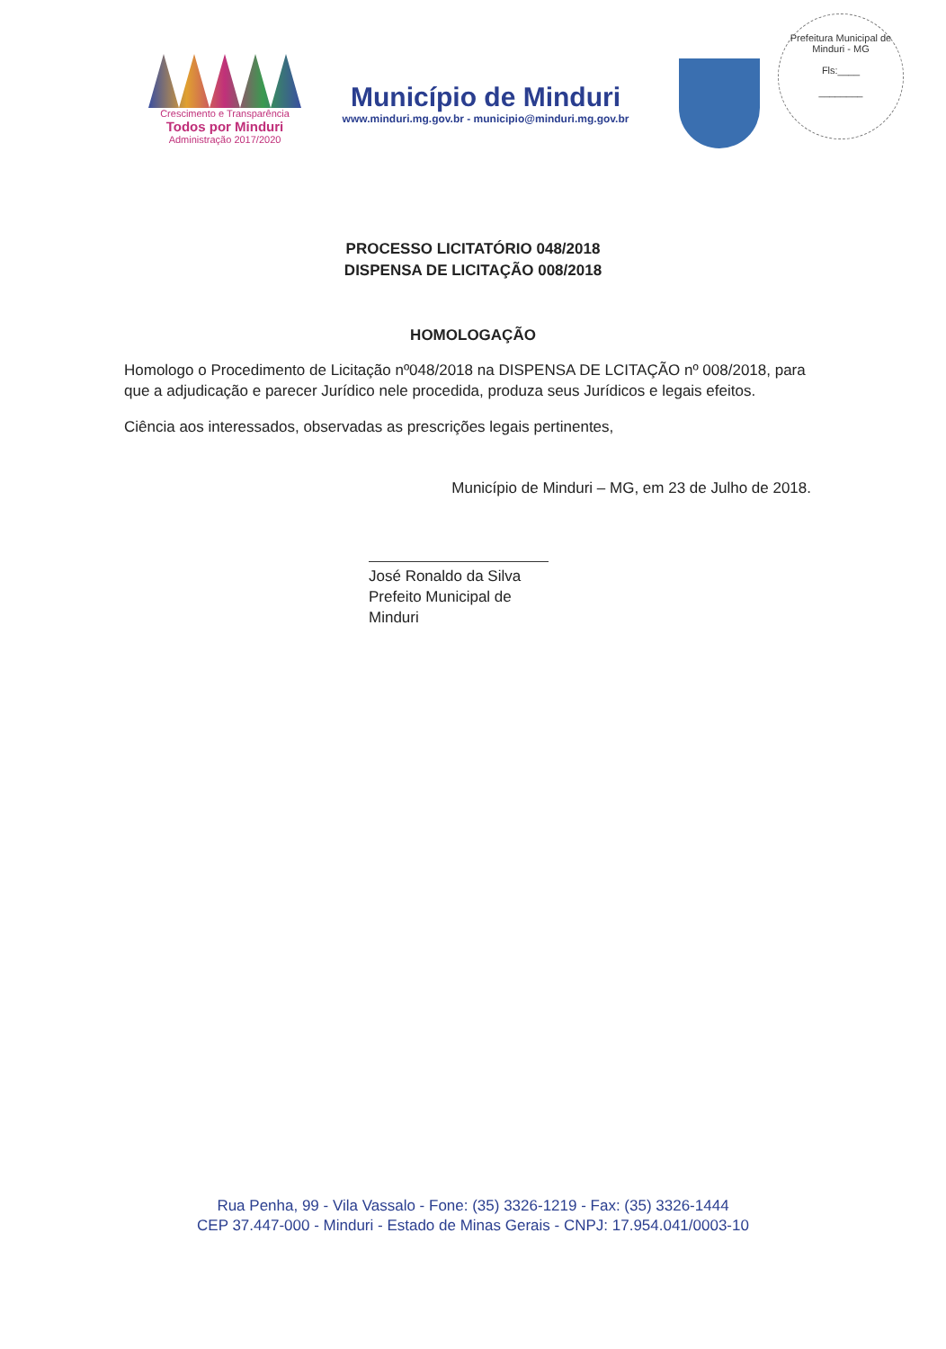Crescimento e Transparência
Todos por Minduri
Administração 2017/2020
Município de Minduri
www.minduri.mg.gov.br - municipio@minduri.mg.gov.br
Prefeitura Municipal de Minduri - MG
Fls:____
________
PROCESSO LICITATÓRIO 048/2018
DISPENSA DE LICITAÇÃO 008/2018
HOMOLOGAÇÃO
Homologo o Procedimento de Licitação nº048/2018 na DISPENSA DE LCITAÇÃO nº 008/2018, para que a adjudicação e parecer Jurídico nele procedida, produza seus Jurídicos e legais efeitos.
Ciência aos interessados, observadas as prescrições legais pertinentes,
Município de Minduri – MG, em 23 de Julho de 2018.
José Ronaldo da Silva
Prefeito Municipal de Minduri
Rua Penha, 99 - Vila Vassalo - Fone: (35) 3326-1219 - Fax: (35) 3326-1444
CEP 37.447-000 - Minduri - Estado de Minas Gerais - CNPJ: 17.954.041/0003-10